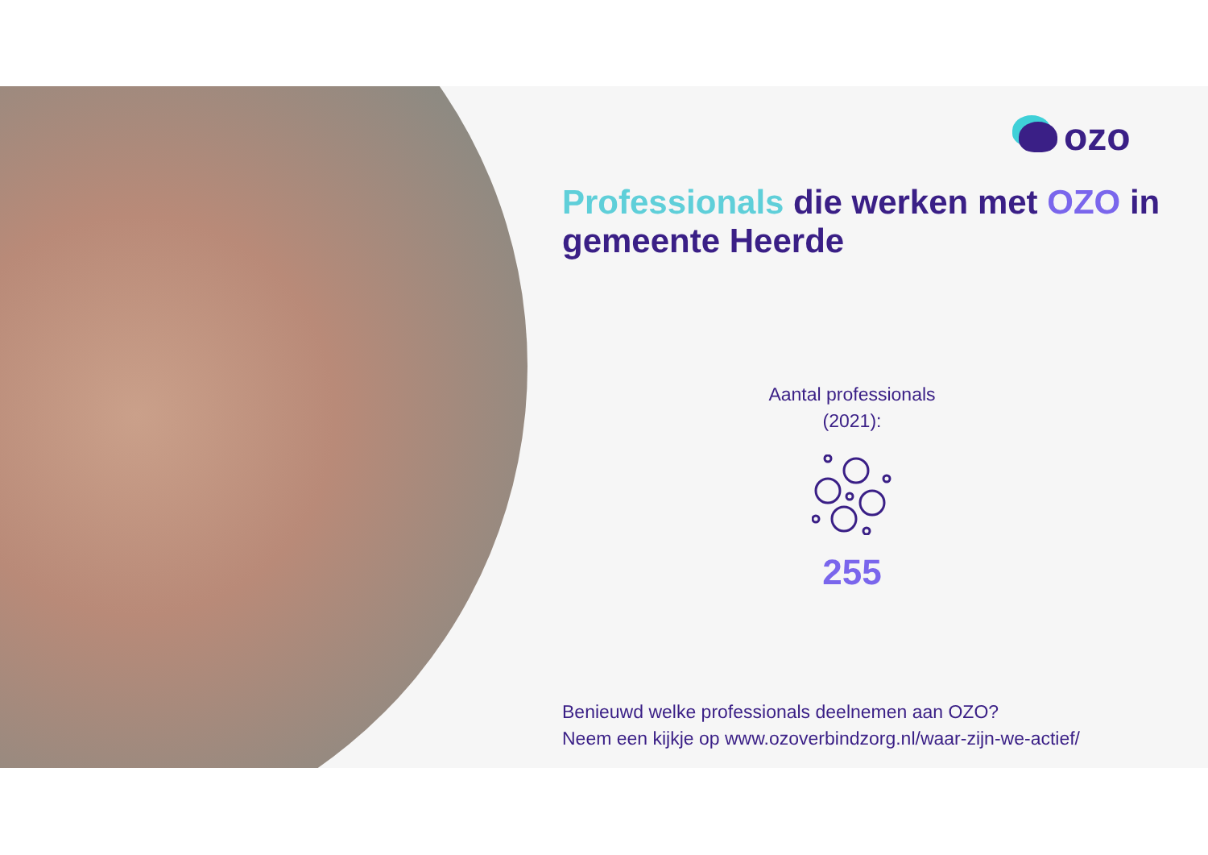ozo
Professionals die werken met OZO in gemeente Heerde
Aantal professionals
(2021):
255
Benieuwd welke professionals deelnemen aan OZO?
Neem een kijkje op www.ozoverbindzorg.nl/waar-zijn-we-actief/